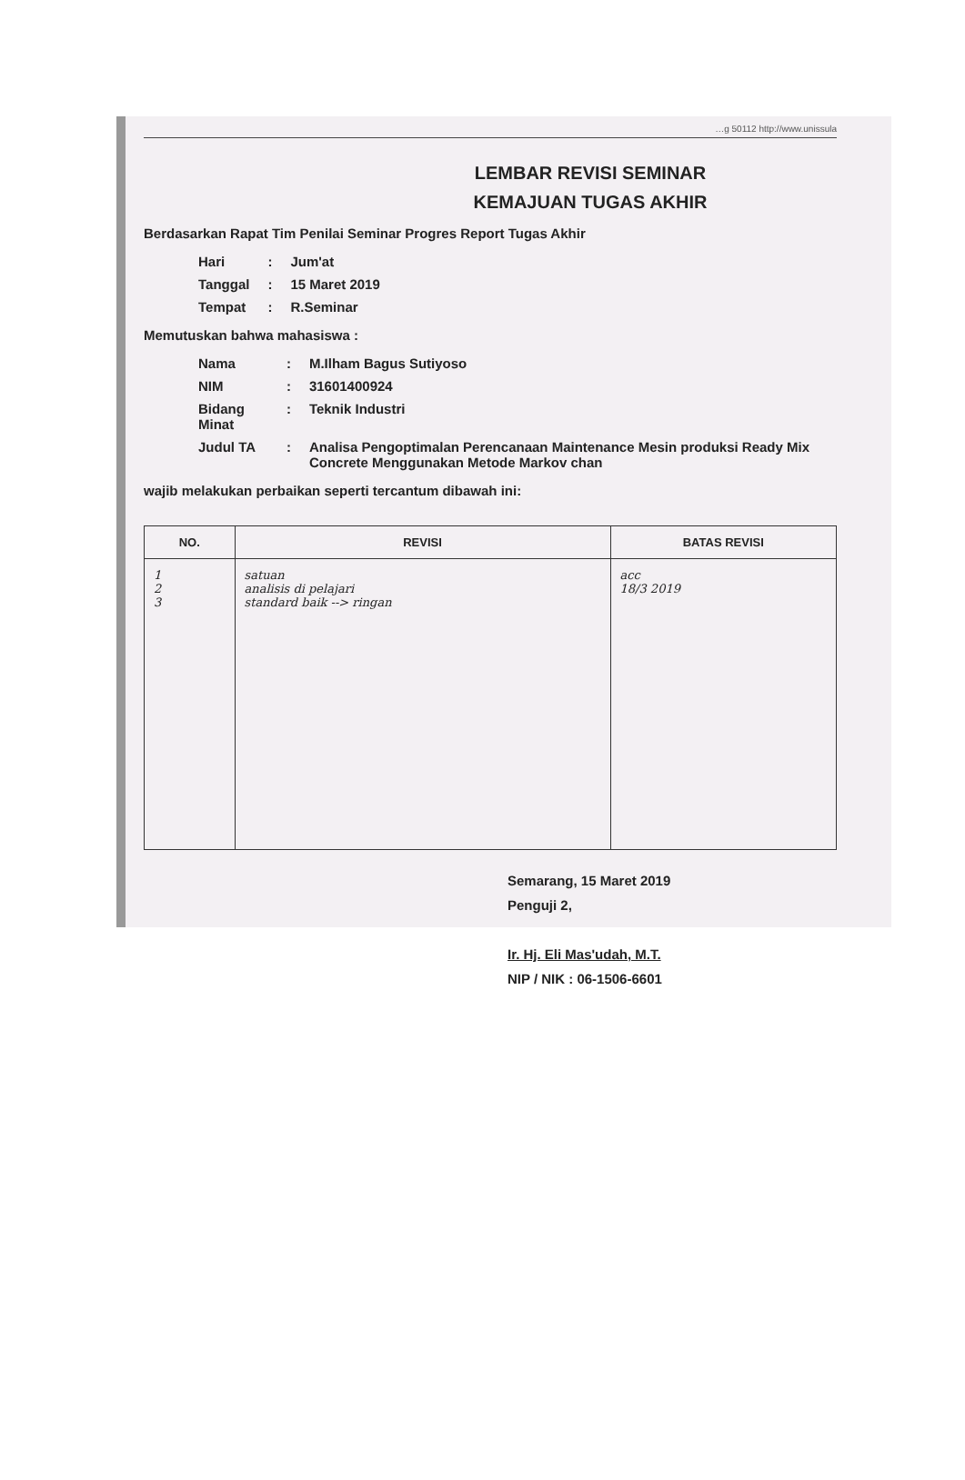…g 50112 http://www.unissula
LEMBAR REVISI SEMINAR
KEMAJUAN TUGAS AKHIR
Berdasarkan Rapat Tim Penilai Seminar Progres Report Tugas Akhir
| Hari | : | Jum'at |
| Tanggal | : | 15 Maret 2019 |
| Tempat | : | R.Seminar |
Memutuskan bahwa mahasiswa :
| Nama | : | M.Ilham Bagus Sutiyoso |
| NIM | : | 31601400924 |
| Bidang Minat | : | Teknik Industri |
| Judul TA | : | Analisa Pengoptimalan Perencanaan Maintenance Mesin produksi Ready Mix Concrete Menggunakan Metode Markov chan |
wajib melakukan perbaikan seperti tercantum dibawah ini:
| NO. | REVISI | BATAS REVISI |
| --- | --- | --- |
| 1 2 3 | satuan analisis di pelajari standard baik --> ringan | acc 18/3 2019 |
Semarang, 15 Maret 2019
Penguji 2,
Ir. Hj. Eli Mas'udah, M.T.
NIP / NIK : 06-1506-6601